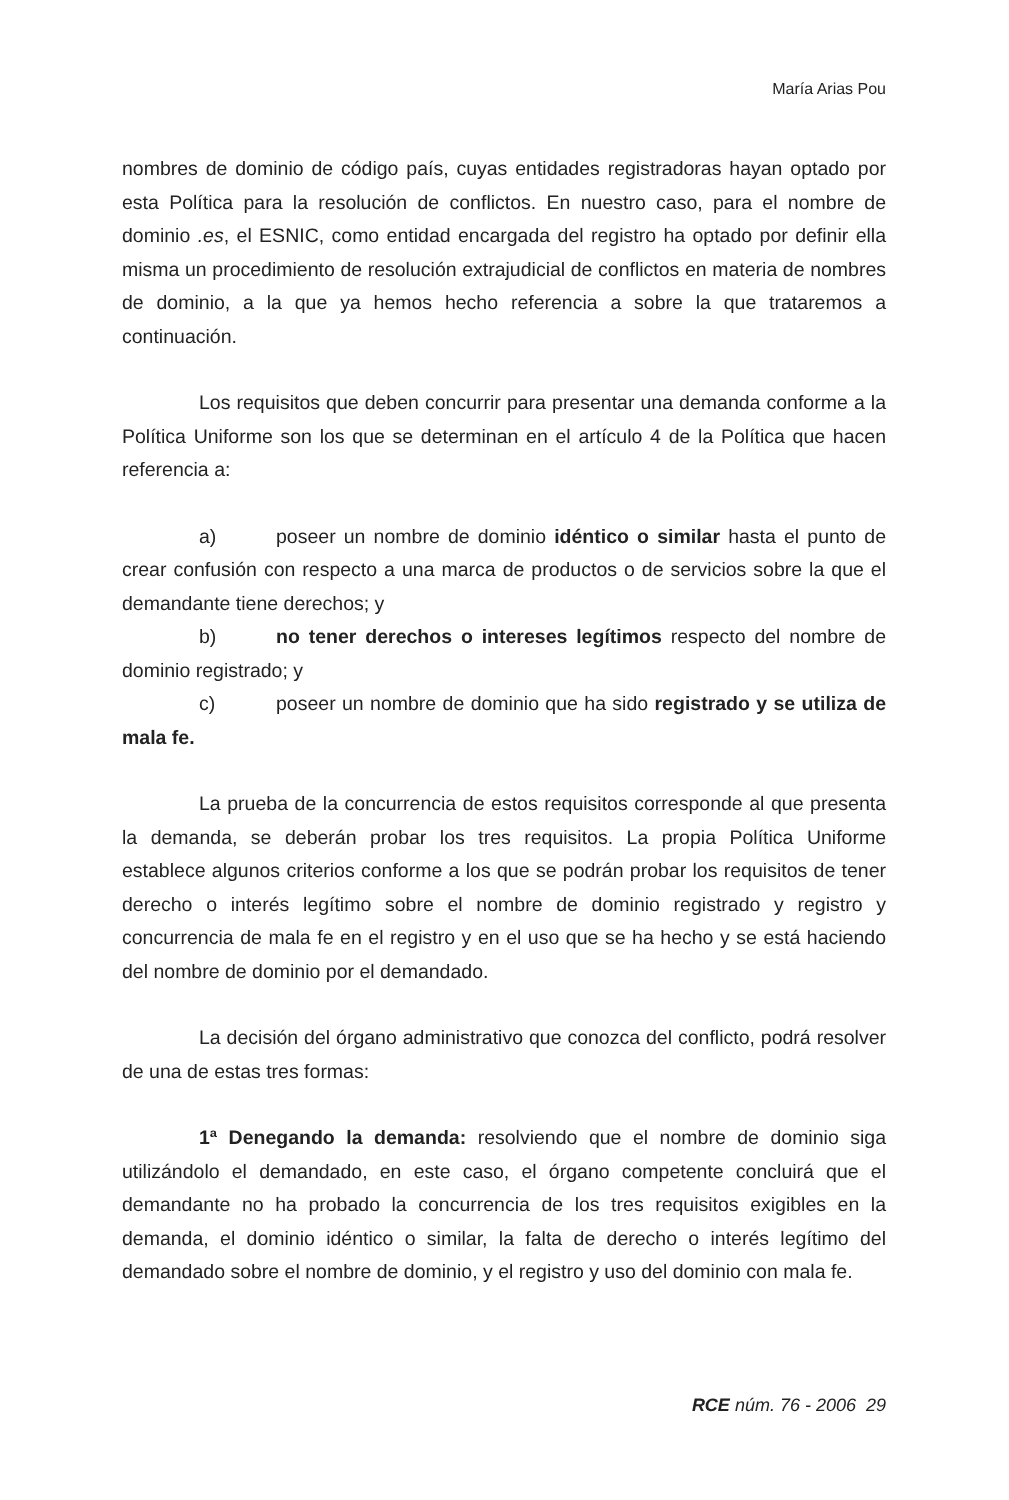María Arias Pou
nombres de dominio de código país, cuyas entidades registradoras hayan optado por esta Política para la resolución de conflictos. En nuestro caso, para el nombre de dominio .es, el ESNIC, como entidad encargada del registro ha optado por definir ella misma un procedimiento de resolución extrajudicial de conflictos en materia de nombres de dominio, a la que ya hemos hecho referencia a sobre la que trataremos a continuación.
Los requisitos que deben concurrir para presentar una demanda conforme a la Política Uniforme son los que se determinan en el artículo 4 de la Política que hacen referencia a:
a) poseer un nombre de dominio idéntico o similar hasta el punto de crear confusión con respecto a una marca de productos o de servicios sobre la que el demandante tiene derechos; y
b) no tener derechos o intereses legítimos respecto del nombre de dominio registrado; y
c) poseer un nombre de dominio que ha sido registrado y se utiliza de mala fe.
La prueba de la concurrencia de estos requisitos corresponde al que presenta la demanda, se deberán probar los tres requisitos. La propia Política Uniforme establece algunos criterios conforme a los que se podrán probar los requisitos de tener derecho o interés legítimo sobre el nombre de dominio registrado y registro y concurrencia de mala fe en el registro y en el uso que se ha hecho y se está haciendo del nombre de dominio por el demandado.
La decisión del órgano administrativo que conozca del conflicto, podrá resolver de una de estas tres formas:
1ª Denegando la demanda: resolviendo que el nombre de dominio siga utilizándolo el demandado, en este caso, el órgano competente concluirá que el demandante no ha probado la concurrencia de los tres requisitos exigibles en la demanda, el dominio idéntico o similar, la falta de derecho o interés legítimo del demandado sobre el nombre de dominio, y el registro y uso del dominio con mala fe.
RCE núm. 76 - 2006 29